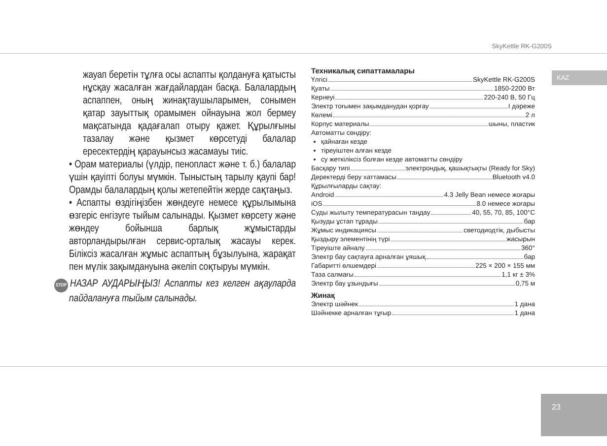SkyKettle RK-G200S
KAZ
жауап беретін тұлға осы аспапты қолдануға қатысты нұсқау жасалған жағдайлардан басқа. Балалардың аспаппен, оның жинақтаушыларымен, сонымен қатар зауыттық орамымен ойнауына жол бермеу мақсатында қадағалап отыру қажет. Құрылғыны тазалау және қызмет көрсетуді балалар ересектердің қарауынсыз жасамауы тиіс.
• Орам материалы (үлдір, пенопласт және т. б.) балалар үшін қауіпті болуы мүмкін. Тыныстың тарылу қаупі бар! Орамды балалардың қолы жетепейтін жерде сақтаңыз.
• Аспапты өздігіңізбен жөндеуге немесе құрылымына өзгеріс енгізуге тыйым салынады. Қызмет көрсету және жөндеу бойынша барлық жұмыстарды авторландырылған сервис-орталық жасауы керек. Біліксіз жасалған жұмыс аспаптың бұзылуына, жарақат пен мүлік зақымдануына әкеліп соқтыруы мүмкін.
STOP НАЗАР АУДАРЫҢЫЗ! Аспапты кез келген ақауларда пайдалануға тыйым салынады.
Техникалық сипаттамалары
Үлгісі SkyKettle RK-G200S
Қуаты 1850-2200 Вт
Кернеуі 220-240 В, 50 Гц
Электр тоғымен зақымданудан қорғау I дәреже
Көлемі 2 л
Корпус материалы шыны, пластик
Автоматты сөндіру:
қайнаған кезде
тіреуіштен алған кезде
су жеткіліксіз болған кезде автоматты сөндіру
Басқару типі электрондық, қашықтықты (Ready for Sky)
Деректерді беру хаттамасы Bluetooth v4.0
Құрылғыларды сақтау:
Android 4.3 Jelly Bean немесе жоғары
iOS 8.0 немесе жоғары
Суды жылыту температурасын таңдау 40, 55, 70, 85, 100°C
Қызуды ұстап тұрады бар
Жұмыс индикациясы светодиодтік, дыбысты
Қыздыру элементінің түрі жасырын
Тіреуіште айналу 360°
Электр бау сақтауға арналған ұяшық бар
Габаритті өлшемдері 225 × 200 × 155 мм
Таза салмағы 1,1 кг ± 3%
Электр бау ұзындығы 0,75 м
Жинақ
Электр шәйнек 1 дана
Шәйнекке арналған тұғыр 1 дана
23